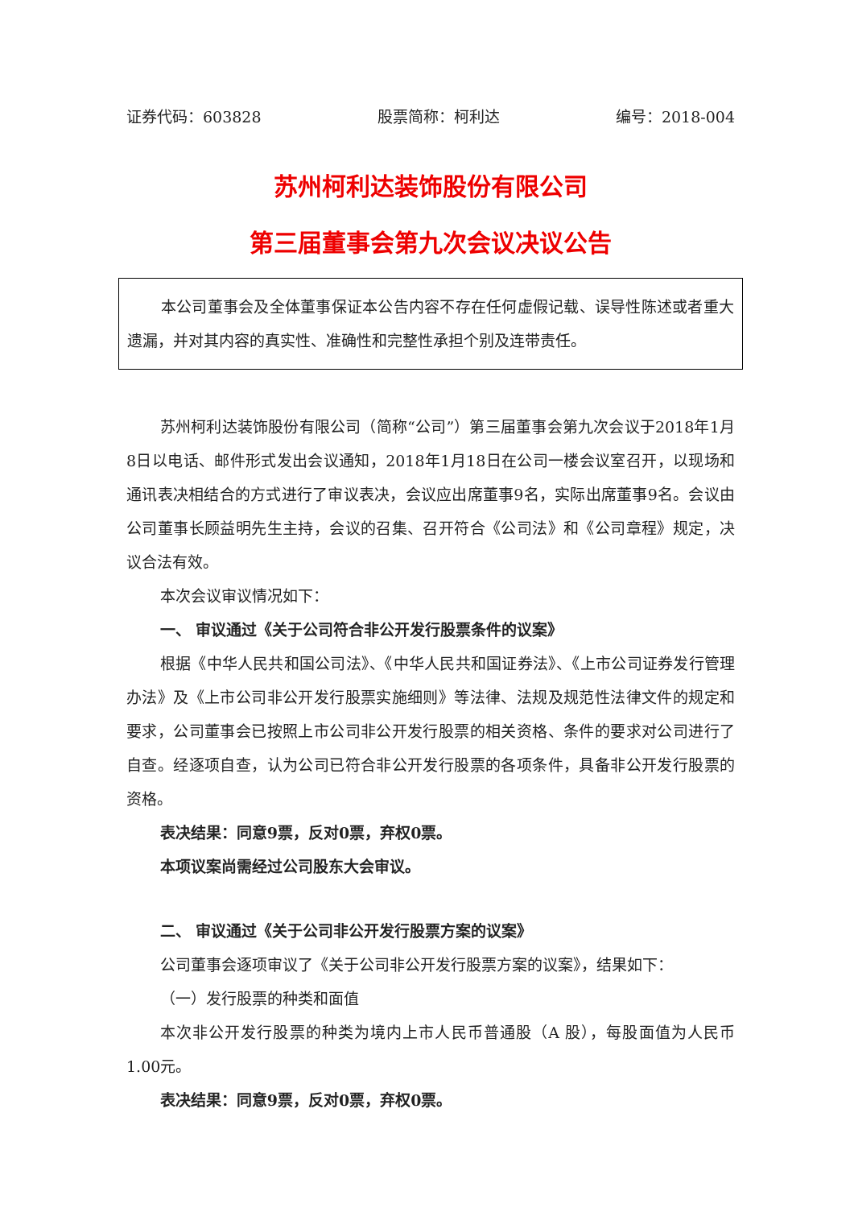证券代码：603828 股票简称：柯利达 编号：2018-004
苏州柯利达装饰股份有限公司
第三届董事会第九次会议决议公告
本公司董事会及全体董事保证本公告内容不存在任何虚假记载、误导性陈述或者重大遗漏，并对其内容的真实性、准确性和完整性承担个别及连带责任。
苏州柯利达装饰股份有限公司（简称“公司”）第三届董事会第九次会议于2018年1月8日以电话、邮件形式发出会议通知，2018年1月18日在公司一楼会议室召开，以现场和通讯表决相结合的方式进行了审议表决，会议应出席董事9名，实际出席董事9名。会议由公司董事长顾益明先生主持，会议的召集、召开符合《公司法》和《公司章程》规定，决议合法有效。
本次会议审议情况如下：
一、 审议通过《关于公司符合非公开发行股票条件的议案》
根据《中华人民共和国公司法》、《中华人民共和国证券法》、《上市公司证券发行管理办法》及《上市公司非公开发行股票实施细则》等法律、法规及规范性法律文件的规定和要求，公司董事会已按照上市公司非公开发行股票的相关资格、条件的要求对公司进行了自查。经逐项自查，认为公司已符合非公开发行股票的各项条件，具备非公开发行股票的资格。
表决结果：同意9票，反对0票，弃权0票。
本项议案尚需经过公司股东大会审议。
二、 审议通过《关于公司非公开发行股票方案的议案》
公司董事会逐项审议了《关于公司非公开发行股票方案的议案》，结果如下：
（一）发行股票的种类和面值
本次非公开发行股票的种类为境内上市人民币普通股（A 股），每股面值为人民币1.00元。
表决结果：同意9票，反对0票，弃权0票。